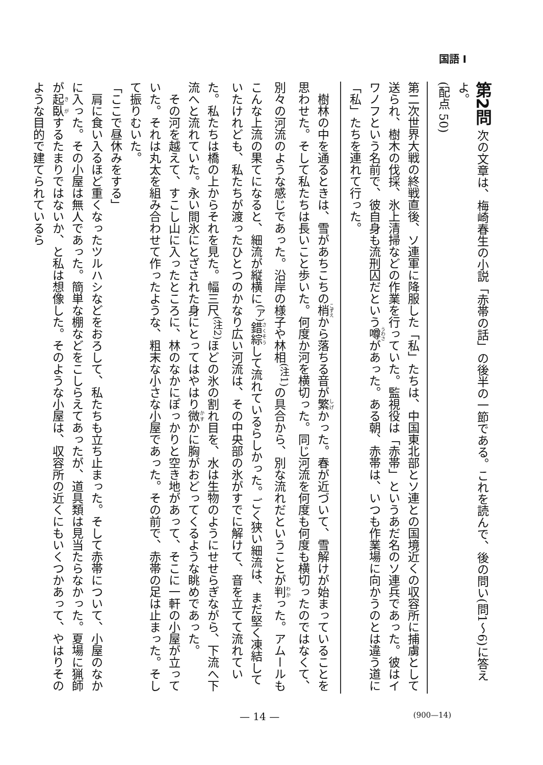国語 I
第2問 次の文章は、梅崎春生の小説「赤帯の話」の後半の一節である。これを読んで、後の問い(問1〜6)に答えよ。
(配点 50)
第二次世界大戦の終戦直後、ソ連軍に降服した「私」たちは、中国東北部とソ連との国境近くの収容所に捕虜として送られ、樹木の伐採、氷上清掃などの作業を行っていた。監視役は「赤帯」というあだ名のソ連兵であった。彼はイワノフという名前で、彼自身も流刑囚だという噂があった。ある朝、赤帯は、いつも作業場に向かうのとは違う道に「私」たちを連れて行った。
　樹林の中を通るときは、雪があちこちの梢から落ちる音が繁かった。春が近づいて、雪解けが始まっていることを思わせた。そして私たちは長いこと歩いた。何度か河を横切った。同じ河流を何度も何度も横切ったのではなくて、別々の河流のような感じであった。沿岸の様子や林相<sup>(注1)</sup>の具合から、別な流れだということが判った。アムールもこんな上流の果てになると、細流が縦横に<sup>(ア)</sup>錯綜して流れているらしかった。ごく狭い細流は、まだ堅く凍結していたけれども、私たちが渡ったひとつのかなり広い河流は、その中央部の氷がすでに解けて、音を立てて流れていた。私たちは橋の上からそれを見た。幅三尺<sup>(注2)</sup>ほどの氷の割れ目を、水は生物のようにせせらぎながら、下流へ下流へと流れていた。永い間氷にとざされた身にとってはやはり微かに胸がおどってくるような眺めであった。
　その河を越えて、すこし山に入ったところに、林のなかにぽっかりと空き地があって、そこに一軒の小屋が立っていた。それは丸太を組み合わせて作ったような、粗末な小さな小屋であった。その前で、赤帯の足は止まった。そして振りむいた。
「ここで昼休みをする」
　肩に食い入るほど重くなったツルハシなどをおろして、私たちも立ち止まった。そして赤帯について、小屋のなかに入った。その小屋は無人であった。簡単な棚などをこしらえてあったが、道具類は見当たらなかった。夏場に猟師が起臥するたまりではないか、と私は想像した。そのような小屋は、収容所の近くにもいくつかあって、やはりそのような目的で建てられているら
— 14 — (900—14)